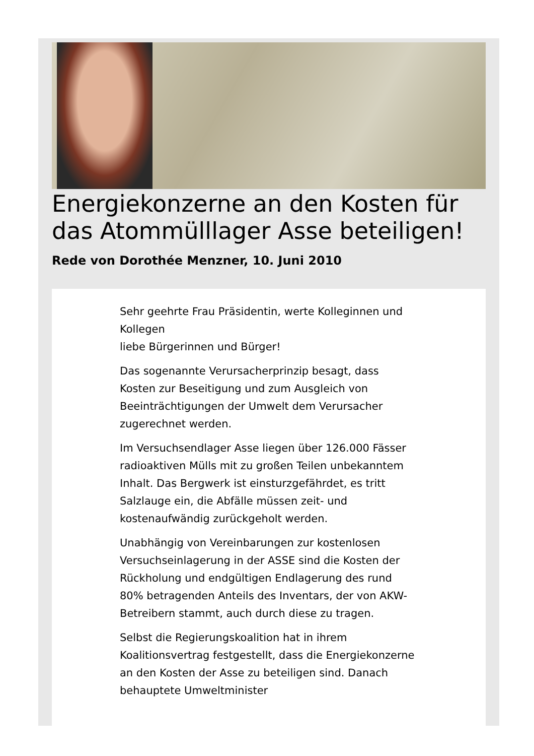Energiekonzerne an den Kosten für das Atommülllager Asse beteiligen!
Rede von Dorothée Menzner, 10. Juni 2010
Sehr geehrte Frau Präsidentin, werte Kolleginnen und Kollegen
liebe Bürgerinnen und Bürger!
Das sogenannte Verursacherprinzip besagt, dass Kosten zur Beseitigung und zum Ausgleich von Beeinträchtigungen der Umwelt dem Verursacher zugerechnet werden.
Im Versuchsendlager Asse liegen über 126.000 Fässer radioaktiven Mülls mit zu großen Teilen unbekanntem Inhalt. Das Bergwerk ist einsturzgefährdet, es tritt Salzlauge ein, die Abfälle müssen zeit- und kostenaufwändig zurückgeholt werden.
Unabhängig von Vereinbarungen zur kostenlosen Versuchseinlagerung in der ASSE sind die Kosten der Rückholung und endgültigen Endlagerung des rund 80% betragenden Anteils des Inventars, der von AKW-Betreibern stammt, auch durch diese zu tragen.
Selbst die Regierungskoalition hat in ihrem Koalitionsvertrag festgestellt, dass die Energiekonzerne an den Kosten der Asse zu beteiligen sind. Danach behauptete Umweltminister